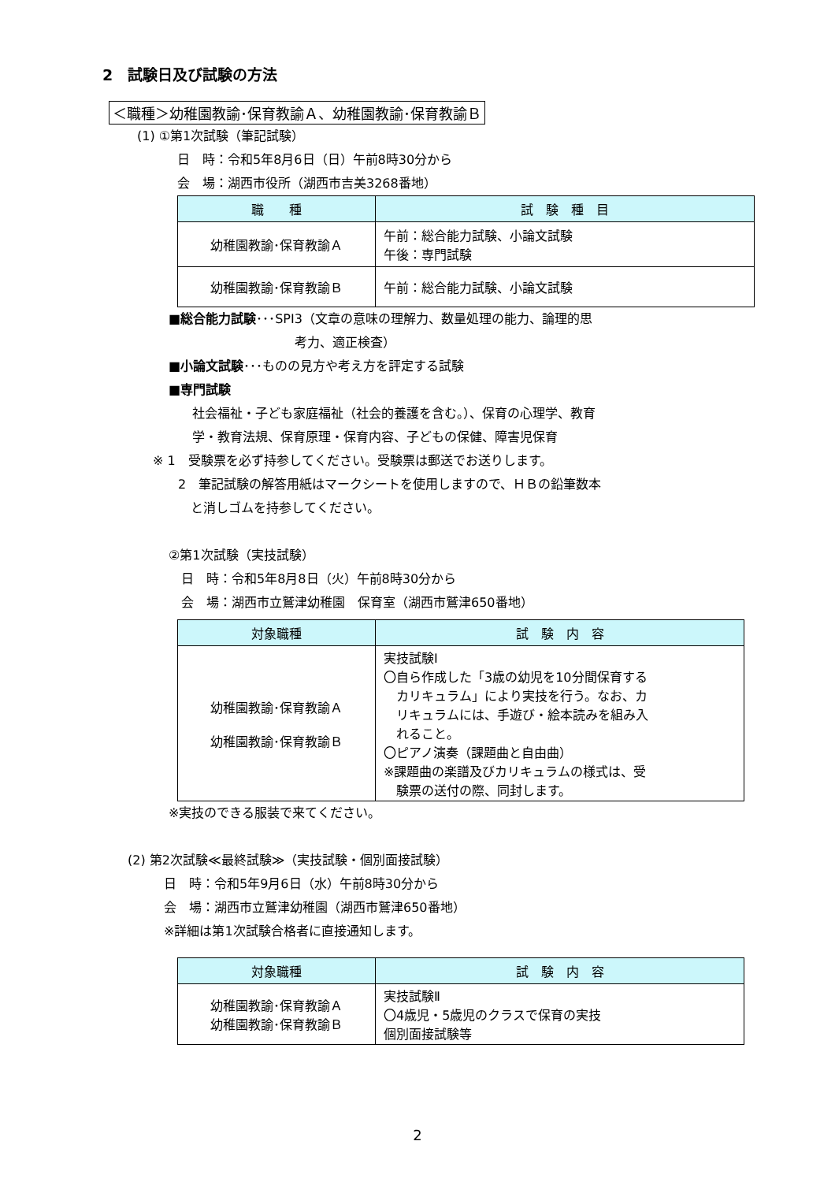2　試験日及び試験の方法
＜職種＞幼稚園教諭･保育教諭Ａ、幼稚園教諭･保育教諭Ｂ
(1) ①第1次試験（筆記試験）
日　時：令和5年8月6日（日）午前8時30分から
会　場：湖西市役所（湖西市吉美3268番地）
| 職 種 | 試 験 種 目 |
| --- | --- |
| 幼稚園教諭･保育教諭Ａ | 午前：総合能力試験、小論文試験 午後：専門試験 |
| 幼稚園教諭･保育教諭Ｂ | 午前：総合能力試験、小論文試験 |
■総合能力試験･･･SPI3（文章の意味の理解力、数量処理の能力、論理的思
考力、適正検査）
■小論文試験･･･ものの見方や考え方を評定する試験
■専門試験
社会福祉・子ども家庭福祉（社会的養護を含む。）、保育の心理学、教育
学・教育法規、保育原理・保育内容、子どもの保健、障害児保育
※ 1　受験票を必ず持参してください。受験票は郵送でお送りします。
2　筆記試験の解答用紙はマークシートを使用しますので、ＨＢの鉛筆数本
　と消しゴムを持参してください。
②第1次試験（実技試験）
日　時：令和5年8月8日（火）午前8時30分から
会　場：湖西市立鷲津幼稚園　保育室（湖西市鷲津650番地）
| 対象職種 | 試 験 内 容 |
| --- | --- |
| 幼稚園教諭･保育教諭Ａ 幼稚園教諭･保育教諭Ｂ | 実技試験Ⅰ 〇自ら作成した「3歳の幼児を10分間保育する カリキュラム」により実技を行う。なお、カ リキュラムには、手遊び・絵本読みを組み入 れること。 〇ピアノ演奏（課題曲と自由曲） ※課題曲の楽譜及びカリキュラムの様式は、受 験票の送付の際、同封します。 |
※実技のできる服装で来てください。
(2) 第2次試験≪最終試験≫（実技試験・個別面接試験）
日　時：令和5年9月6日（水）午前8時30分から
会　場：湖西市立鷲津幼稚園（湖西市鷲津650番地）
※詳細は第1次試験合格者に直接通知します。
| 対象職種 | 試 験 内 容 |
| --- | --- |
| 幼稚園教諭･保育教諭Ａ 幼稚園教諭･保育教諭Ｂ | 実技試験Ⅱ 〇4歳児・5歳児のクラスで保育の実技 個別面接試験等 |
2